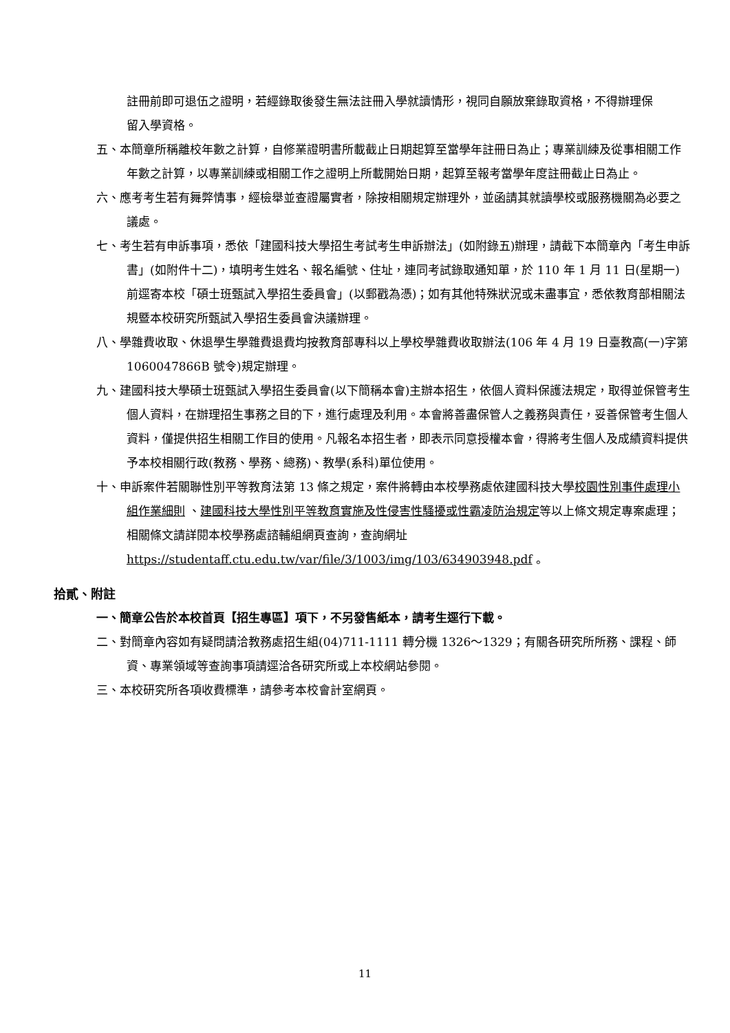註冊前即可退伍之證明，若經錄取後發生無法註冊入學就讀情形，視同自願放棄錄取資格，不得辦理保留入學資格。
五、本簡章所稱離校年數之計算，自修業證明書所載截止日期起算至當學年註冊日為止；專業訓練及從事相關工作年數之計算，以專業訓練或相關工作之證明上所載開始日期，起算至報考當學年度註冊截止日為止。
六、應考考生若有舞弊情事，經檢舉並查證屬實者，除按相關規定辦理外，並函請其就讀學校或服務機關為必要之議處。
七、考生若有申訴事項，悉依「建國科技大學招生考試考生申訴辦法」(如附錄五)辦理，請截下本簡章內「考生申訴書」(如附件十二)，填明考生姓名、報名編號、住址，連同考試錄取通知單，於 110 年 1 月 11 日(星期一)前逕寄本校「碩士班甄試入學招生委員會」(以郵戳為憑)；如有其他特殊狀況或未盡事宜，悉依教育部相關法規暨本校研究所甄試入學招生委員會決議辦理。
八、學雜費收取、休退學生學雜費退費均按教育部專科以上學校學雜費收取辦法(106 年 4 月 19 日臺教高(一)字第 1060047866B 號令)規定辦理。
九、建國科技大學碩士班甄試入學招生委員會(以下簡稱本會)主辦本招生，依個人資料保護法規定，取得並保管考生個人資料，在辦理招生事務之目的下，進行處理及利用。本會將善盡保管人之義務與責任，妥善保管考生個人資料，僅提供招生相關工作目的使用。凡報名本招生者，即表示同意授權本會，得將考生個人及成績資料提供予本校相關行政(教務、學務、總務)、教學(系科)單位使用。
十、申訴案件若關聯性別平等教育法第 13 條之規定，案件將轉由本校學務處依建國科技大學校園性別事件處理小組作業細則 、建國科技大學性別平等教育實施及性侵害性騷擾或性霸凌防治規定等以上條文規定專案處理；相關條文請詳閱本校學務處諮輔組網頁查詢，查詢網址
https://studentaff.ctu.edu.tw/var/file/3/1003/img/103/634903948.pdf 。
拾貳、附註
一、簡章公告於本校首頁【招生專區】項下，不另發售紙本，請考生逕行下載。
二、對簡章內容如有疑問請洽教務處招生組(04)711-1111 轉分機 1326～1329；有關各研究所所務、課程、師資、專業領域等查詢事項請逕洽各研究所或上本校網站參閱。
三、本校研究所各項收費標準，請參考本校會計室網頁。
11